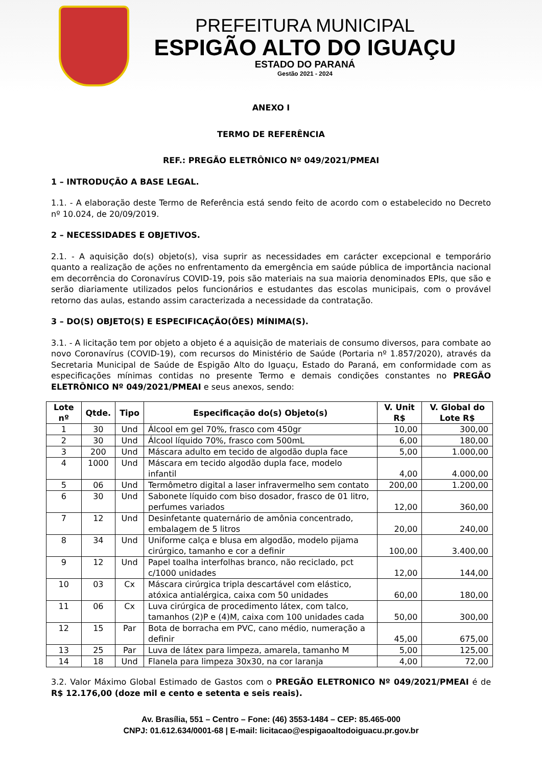PREFEITURA MUNICIPAL
ESPIGÃO ALTO DO IGUAÇU
ESTADO DO PARANÁ
Gestão 2021 - 2024
ANEXO I
TERMO DE REFERÊNCIA
REF.: PREGÃO ELETRÔNICO Nº 049/2021/PMEAI
1 – INTRODUÇÃO A BASE LEGAL.
1.1. - A elaboração deste Termo de Referência está sendo feito de acordo com o estabelecido no Decreto nº 10.024, de 20/09/2019.
2 – NECESSIDADES E OBJETIVOS.
2.1. - A aquisição do(s) objeto(s), visa suprir as necessidades em carácter excepcional e temporário quanto a realização de ações no enfrentamento da emergência em saúde pública de importância nacional em decorrência do Coronavírus COVID-19, pois são materiais na sua maioria denominados EPIs, que são e serão diariamente utilizados pelos funcionários e estudantes das escolas municipais, com o provável retorno das aulas, estando assim caracterizada a necessidade da contratação.
3 – DO(S) OBJETO(S) E ESPECIFICAÇÃO(ÕES) MÍNIMA(S).
3.1. - A licitação tem por objeto a objeto é a aquisição de materiais de consumo diversos, para combate ao novo Coronavírus (COVID-19), com recursos do Ministério de Saúde (Portaria nº 1.857/2020), através da Secretaria Municipal de Saúde de Espigão Alto do Iguaçu, Estado do Paraná, em conformidade com as especificações mínimas contidas no presente Termo e demais condições constantes no PREGÃO ELETRÔNICO Nº 049/2021/PMEAI e seus anexos, sendo:
| Lote nº | Qtde. | Tipo | Especificação do(s) Objeto(s) | V. Unit R$ | V. Global do Lote R$ |
| --- | --- | --- | --- | --- | --- |
| 1 | 30 | Und | Álcool em gel 70%, frasco com 450gr | 10,00 | 300,00 |
| 2 | 30 | Und | Álcool líquido 70%, frasco com 500mL | 6,00 | 180,00 |
| 3 | 200 | Und | Máscara adulto em tecido de algodão dupla face | 5,00 | 1.000,00 |
| 4 | 1000 | Und | Máscara em tecido algodão dupla face, modelo infantil | 4,00 | 4.000,00 |
| 5 | 06 | Und | Termômetro digital a laser infravermelho sem contato | 200,00 | 1.200,00 |
| 6 | 30 | Und | Sabonete líquido com biso dosador, frasco de 01 litro, perfumes variados | 12,00 | 360,00 |
| 7 | 12 | Und | Desinfetante quaternário de amônia concentrado, embalagem de 5 litros | 20,00 | 240,00 |
| 8 | 34 | Und | Uniforme calça e blusa em algodão, modelo pijama cirúrgico, tamanho e cor a definir | 100,00 | 3.400,00 |
| 9 | 12 | Und | Papel toalha interfolhas branco, não reciclado, pct c/1000 unidades | 12,00 | 144,00 |
| 10 | 03 | Cx | Máscara cirúrgica tripla descartável com elástico, atóxica antialérgica, caixa com 50 unidades | 60,00 | 180,00 |
| 11 | 06 | Cx | Luva cirúrgica de procedimento látex, com talco, tamanhos (2)P e (4)M, caixa com 100 unidades cada | 50,00 | 300,00 |
| 12 | 15 | Par | Bota de borracha em PVC, cano médio, numeração a definir | 45,00 | 675,00 |
| 13 | 25 | Par | Luva de látex para limpeza, amarela, tamanho M | 5,00 | 125,00 |
| 14 | 18 | Und | Flanela para limpeza 30x30, na cor laranja | 4,00 | 72,00 |
3.2. Valor Máximo Global Estimado de Gastos com o PREGÃO ELETRONICO Nº 049/2021/PMEAI é de R$ 12.176,00 (doze mil e cento e setenta e seis reais).
Av. Brasília, 551 – Centro – Fone: (46) 3553-1484 – CEP: 85.465-000
CNPJ: 01.612.634/0001-68 | E-mail: licitacao@espigaoaltodoiguacu.pr.gov.br